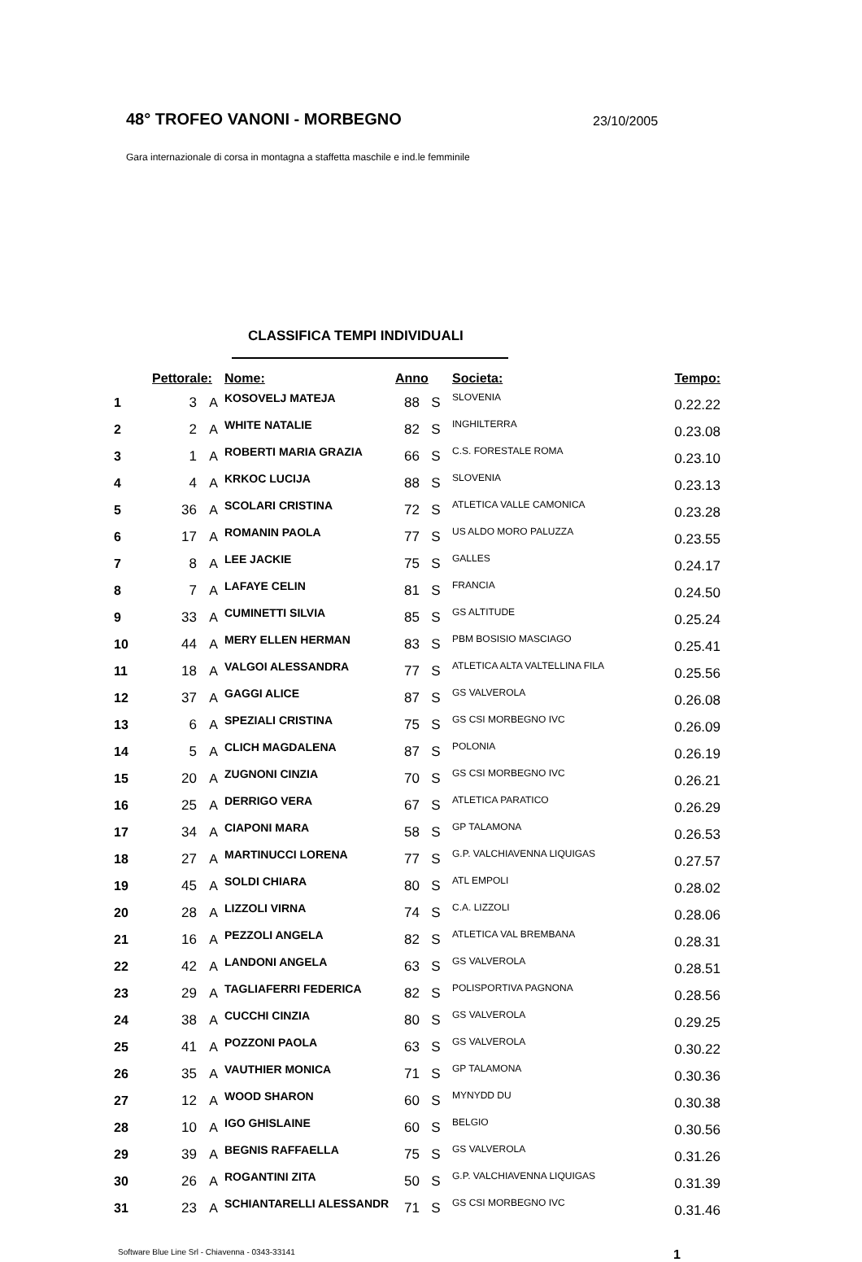48° TROFEO VANONI - MORBEGNO
23/10/2005
Gara internazionale di corsa in montagna a staffetta maschile e ind.le femminile
CLASSIFICA TEMPI INDIVIDUALI
| | Pettorale: | | Nome: | Anno | | Societa: | Tempo: |
| --- | --- | --- | --- | --- | --- | --- | --- |
| 1 | 3 | A | KOSOVELJ MATEJA | 88 | S | SLOVENIA | 0.22.22 |
| 2 | 2 | A | WHITE NATALIE | 82 | S | INGHILTERRA | 0.23.08 |
| 3 | 1 | A | ROBERTI MARIA GRAZIA | 66 | S | C.S. FORESTALE ROMA | 0.23.10 |
| 4 | 4 | A | KRKOC LUCIJA | 88 | S | SLOVENIA | 0.23.13 |
| 5 | 36 | A | SCOLARI CRISTINA | 72 | S | ATLETICA VALLE CAMONICA | 0.23.28 |
| 6 | 17 | A | ROMANIN PAOLA | 77 | S | US ALDO MORO PALUZZA | 0.23.55 |
| 7 | 8 | A | LEE JACKIE | 75 | S | GALLES | 0.24.17 |
| 8 | 7 | A | LAFAYE CELIN | 81 | S | FRANCIA | 0.24.50 |
| 9 | 33 | A | CUMINETTI SILVIA | 85 | S | GS ALTITUDE | 0.25.24 |
| 10 | 44 | A | MERY ELLEN HERMAN | 83 | S | PBM BOSISIO MASCIAGO | 0.25.41 |
| 11 | 18 | A | VALGOI ALESSANDRA | 77 | S | ATLETICA ALTA VALTELLINA FILA | 0.25.56 |
| 12 | 37 | A | GAGGI ALICE | 87 | S | GS VALVEROLA | 0.26.08 |
| 13 | 6 | A | SPEZIALI CRISTINA | 75 | S | GS CSI MORBEGNO IVC | 0.26.09 |
| 14 | 5 | A | CLICH MAGDALENA | 87 | S | POLONIA | 0.26.19 |
| 15 | 20 | A | ZUGNONI CINZIA | 70 | S | GS CSI MORBEGNO IVC | 0.26.21 |
| 16 | 25 | A | DERRIGO VERA | 67 | S | ATLETICA PARATICO | 0.26.29 |
| 17 | 34 | A | CIAPONI MARA | 58 | S | GP TALAMONA | 0.26.53 |
| 18 | 27 | A | MARTINUCCI LORENA | 77 | S | G.P. VALCHIAVENNA LIQUIGAS | 0.27.57 |
| 19 | 45 | A | SOLDI CHIARA | 80 | S | ATL EMPOLI | 0.28.02 |
| 20 | 28 | A | LIZZOLI VIRNA | 74 | S | C.A. LIZZOLI | 0.28.06 |
| 21 | 16 | A | PEZZOLI ANGELA | 82 | S | ATLETICA VAL BREMBANA | 0.28.31 |
| 22 | 42 | A | LANDONI ANGELA | 63 | S | GS VALVEROLA | 0.28.51 |
| 23 | 29 | A | TAGLIAFERRI FEDERICA | 82 | S | POLISPORTIVA PAGNONA | 0.28.56 |
| 24 | 38 | A | CUCCHI CINZIA | 80 | S | GS VALVEROLA | 0.29.25 |
| 25 | 41 | A | POZZONI PAOLA | 63 | S | GS VALVEROLA | 0.30.22 |
| 26 | 35 | A | VAUTHIER MONICA | 71 | S | GP TALAMONA | 0.30.36 |
| 27 | 12 | A | WOOD SHARON | 60 | S | MYNYDD DU | 0.30.38 |
| 28 | 10 | A | IGO GHISLAINE | 60 | S | BELGIO | 0.30.56 |
| 29 | 39 | A | BEGNIS RAFFAELLA | 75 | S | GS VALVEROLA | 0.31.26 |
| 30 | 26 | A | ROGANTINI ZITA | 50 | S | G.P. VALCHIAVENNA LIQUIGAS | 0.31.39 |
| 31 | 23 | A | SCHIANTARELLI ALESSANDR | 71 | S | GS CSI MORBEGNO IVC | 0.31.46 |
Software Blue Line Srl - Chiavenna - 0343-33141 1